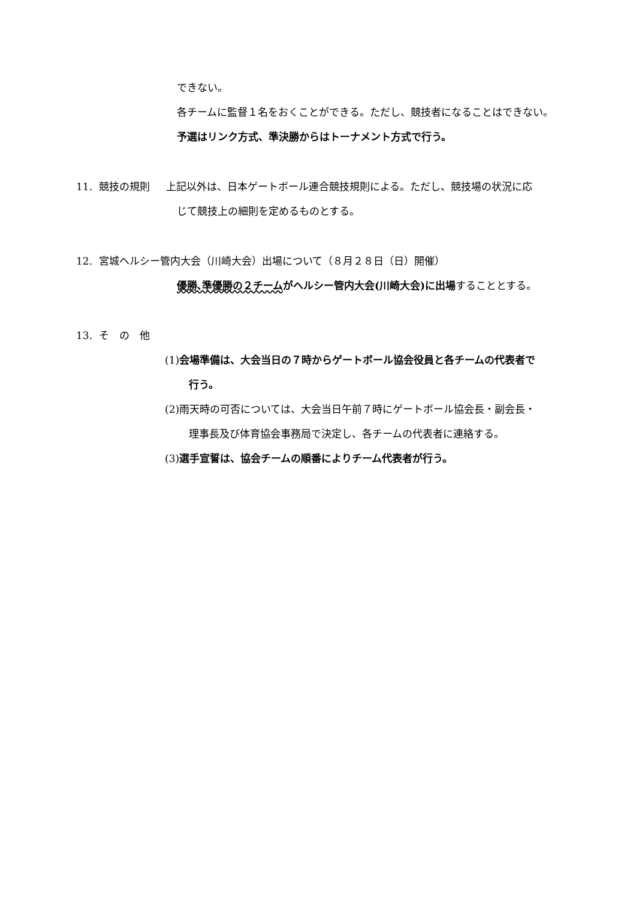できない。
各チームに監督１名をおくことができる。ただし、競技者になることはできない。
予選はリンク方式、準決勝からはトーナメント方式で行う。
11. 競技の規則 上記以外は、日本ゲートボール連合競技規則による。ただし、競技場の状況に応
じて競技上の細則を定めるものとする。
12. 宮城ヘルシー管内大会（川崎大会）出場について（８月２８日（日）開催）
優勝､準優勝の２チームがヘルシー管内大会(川崎大会)に出場することとする。
13. そ　の　他
(1)会場準備は、大会当日の７時からゲートボール協会役員と各チームの代表者で
行う。
(2)雨天時の可否については、大会当日午前７時にゲートボール協会長・副会長・
理事長及び体育協会事務局で決定し、各チームの代表者に連絡する。
(3)選手宣誓は、協会チームの順番によりチーム代表者が行う。